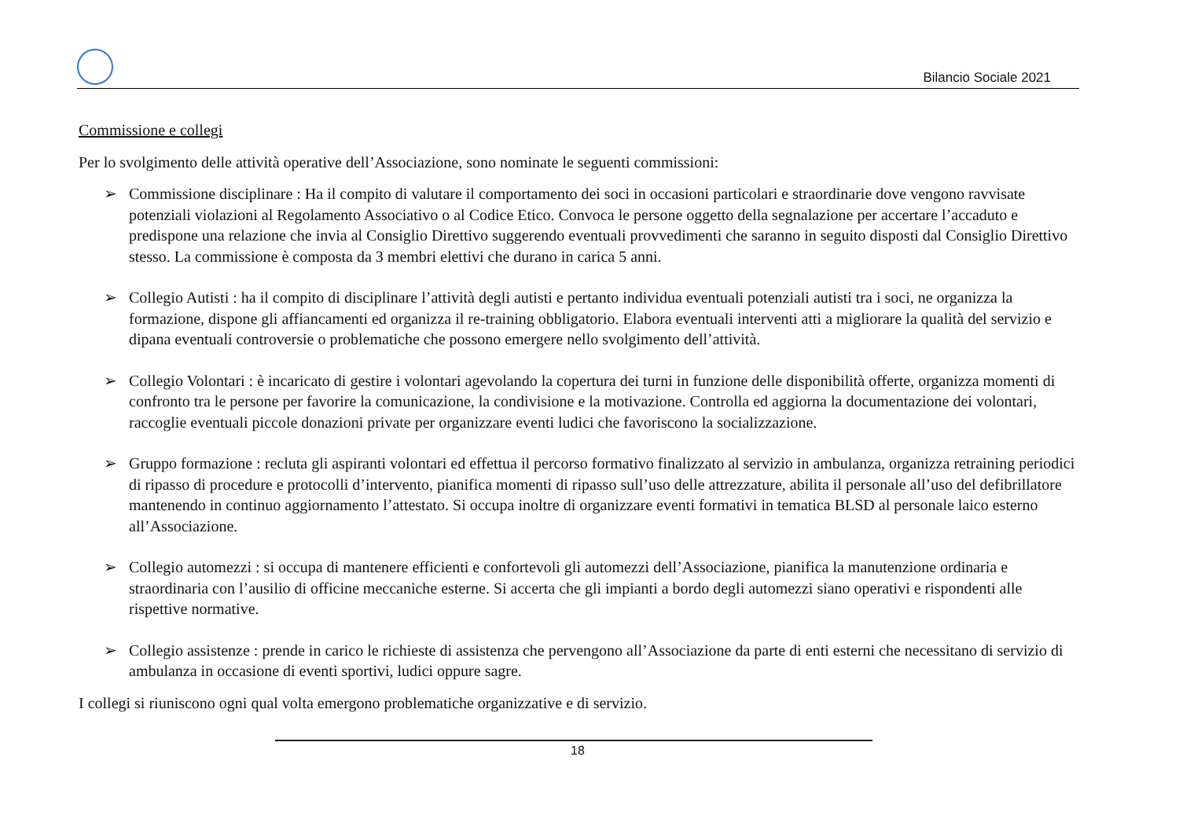Bilancio Sociale 2021
Commissione e collegi
Per lo svolgimento delle attività operative dell’Associazione, sono nominate le seguenti commissioni:
➢ Commissione disciplinare : Ha il compito di valutare il comportamento dei soci in occasioni particolari e straordinarie dove vengono ravvisate potenziali violazioni al Regolamento Associativo o al Codice Etico. Convoca le persone oggetto della segnalazione per accertare l’accaduto e predispone una relazione che invia al Consiglio Direttivo suggerendo eventuali provvedimenti che saranno in seguito disposti dal Consiglio Direttivo stesso. La commissione è composta da 3 membri elettivi che durano in carica 5 anni.
➢ Collegio Autisti : ha il compito di disciplinare l’attività degli autisti e pertanto individua eventuali potenziali autisti tra i soci, ne organizza la formazione, dispone gli affiancamenti ed organizza il re-training obbligatorio. Elabora eventuali interventi atti a migliorare la qualità del servizio e dipana eventuali controversie o problematiche che possono emergere nello svolgimento dell’attività.
➢ Collegio Volontari : è incaricato di gestire i volontari agevolando la copertura dei turni in funzione delle disponibilità offerte, organizza momenti di confronto tra le persone per favorire la comunicazione, la condivisione e la motivazione. Controlla ed aggiorna la documentazione dei volontari, raccoglie eventuali piccole donazioni private per organizzare eventi ludici che favoriscono la socializzazione.
➢ Gruppo formazione : recluta gli aspiranti volontari ed effettua il percorso formativo finalizzato al servizio in ambulanza, organizza retraining periodici di ripasso di procedure e protocolli d’intervento, pianifica momenti di ripasso sull’uso delle attrezzature, abilita il personale all’uso del defibrillatore mantenendo in continuo aggiornamento l’attestato. Si occupa inoltre di organizzare eventi formativi in tematica BLSD al personale laico esterno all’Associazione.
➢ Collegio automezzi : si occupa di mantenere efficienti e confortevoli gli automezzi dell’Associazione, pianifica la manutenzione ordinaria e straordinaria con l’ausilio di officine meccaniche esterne. Si accerta che gli impianti a bordo degli automezzi siano operativi e rispondenti alle rispettive normative.
➢ Collegio assistenze : prende in carico le richieste di assistenza che pervengono all’Associazione da parte di enti esterni che necessitano di servizio di ambulanza in occasione di eventi sportivi, ludici oppure sagre.
I collegi si riuniscono ogni qual volta emergono problematiche organizzative e di servizio.
18